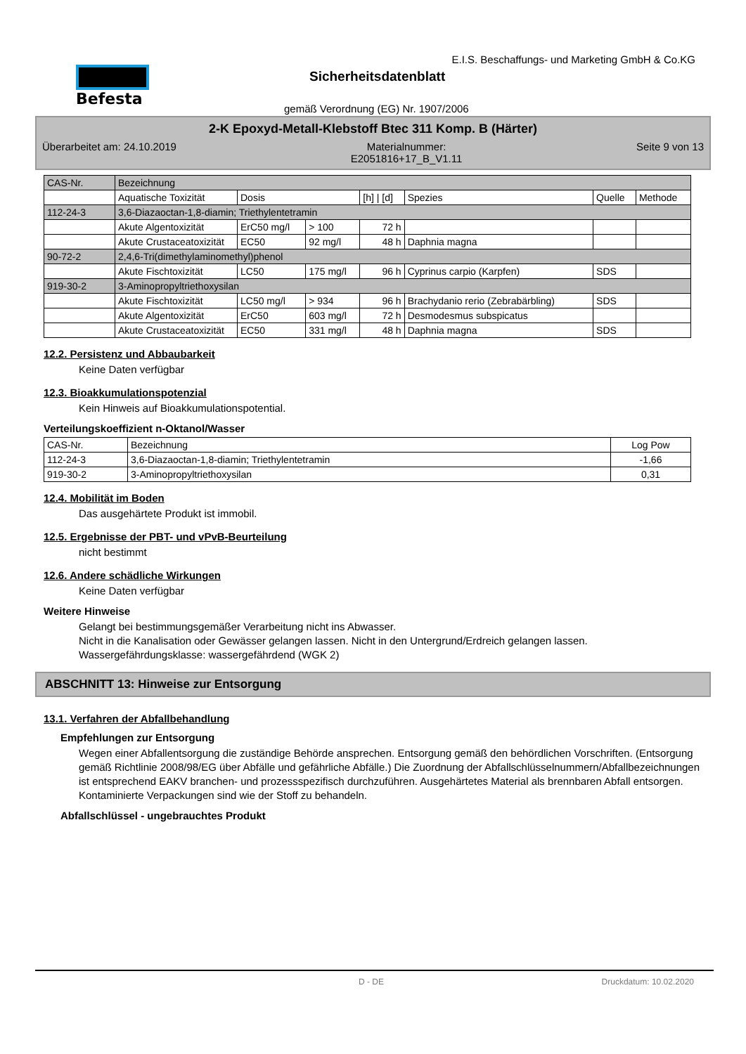Befesta
E.I.S. Beschaffungs- und Marketing GmbH & Co.KG
Sicherheitsdatenblatt
gemäß Verordnung (EG) Nr. 1907/2006
2-K Epoxyd-Metall-Klebstoff Btec 311 Komp. B (Härter)
Überarbeitet am: 24.10.2019 Materialnummer:
E2051816+17_B_V1.11 Seite 9 von 13
| CAS-Nr. | Bezeichnung | | | | | | |
| | Aquatische Toxizität | Dosis | | [h] / [d] | Spezies | Quelle | Methode |
| 112-24-3 | 3,6-Diazaoctan-1,8-diamin; Triethylentetramin | | | | | | |
| | Akute Algentoxizität | ErC50 mg/l | > 100 | 72 h | | | |
| | Akute Crustaceatoxizität | EC50 | 92 mg/l | 48 h | Daphnia magna | | |
| 90-72-2 | 2,4,6-Tri(dimethylaminomethyl)phenol | | | | | | |
| | Akute Fischtoxizität | LC50 | 175 mg/l | 96 h | Cyprinus carpio (Karpfen) | SDS | |
| 919-30-2 | 3-Aminopropyltriethoxysilan | | | | | | |
| | Akute Fischtoxizität | LC50 mg/l | > 934 | 96 h | Brachydanio rerio (Zebrabärbling) | SDS | |
| | Akute Algentoxizität | ErC50 | 603 mg/l | 72 h | Desmodesmus subspicatus | | |
| | Akute Crustaceatoxizität | EC50 | 331 mg/l | 48 h | Daphnia magna | SDS | |
12.2. Persistenz und Abbaubarkeit
Keine Daten verfügbar
12.3. Bioakkumulationspotenzial
Kein Hinweis auf Bioakkumulationspotential.
Verteilungskoeffizient n-Oktanol/Wasser
| CAS-Nr. | Bezeichnung | Log Pow |
| 112-24-3 | 3,6-Diazaoctan-1,8-diamin; Triethylentetramin | -1,66 |
| 919-30-2 | 3-Aminopropyltriethoxysilan | 0,31 |
12.4. Mobilität im Boden
Das ausgehärtete Produkt ist immobil.
12.5. Ergebnisse der PBT- und vPvB-Beurteilung
nicht bestimmt
12.6. Andere schädliche Wirkungen
Keine Daten verfügbar
Weitere Hinweise
Gelangt bei bestimmungsgemäßer Verarbeitung nicht ins Abwasser.
Nicht in die Kanalisation oder Gewässer gelangen lassen. Nicht in den Untergrund/Erdreich gelangen lassen.
Wassergefährdungsklasse: wassergefährdend (WGK 2)
ABSCHNITT 13: Hinweise zur Entsorgung
13.1. Verfahren der Abfallbehandlung
Empfehlungen zur Entsorgung
Wegen einer Abfallentsorgung die zuständige Behörde ansprechen. Entsorgung gemäß den behördlichen Vorschriften. (Entsorgung gemäß Richtlinie 2008/98/EG über Abfälle und gefährliche Abfälle.) Die Zuordnung der Abfallschlüsselnummern/Abfallbezeichnungen ist entsprechend EAKV branchen- und prozessspezifisch durchzuführen. Ausgehärtetes Material als brennbaren Abfall entsorgen. Kontaminierte Verpackungen sind wie der Stoff zu behandeln.
Abfallschlüssel - ungebrauchtes Produkt
D - DE Druckdatum: 10.02.2020